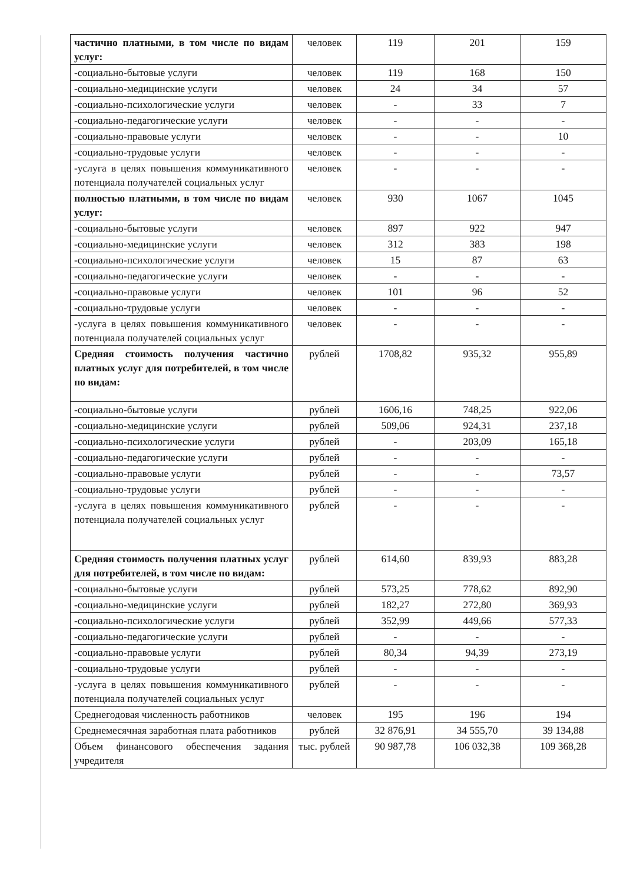| частично платными, в том числе по видам услуг: | человек | 119 | 201 | 159 |
| -социально-бытовые услуги | человек | 119 | 168 | 150 |
| -социально-медицинские услуги | человек | 24 | 34 | 57 |
| -социально-психологические услуги | человек | - | 33 | 7 |
| -социально-педагогические услуги | человек | - | - | - |
| -социально-правовые услуги | человек | - | - | 10 |
| -социально-трудовые услуги | человек | - | - | - |
| -услуга в целях повышения коммуникативного потенциала получателей социальных услуг | человек | - | - | - |
| полностью платными, в том числе по видам услуг: | человек | 930 | 1067 | 1045 |
| -социально-бытовые услуги | человек | 897 | 922 | 947 |
| -социально-медицинские услуги | человек | 312 | 383 | 198 |
| -социально-психологические услуги | человек | 15 | 87 | 63 |
| -социально-педагогические услуги | человек | - | - | - |
| -социально-правовые услуги | человек | 101 | 96 | 52 |
| -социально-трудовые услуги | человек | - | - | - |
| -услуга в целях повышения коммуникативного потенциала получателей социальных услуг | человек | - | - | - |
| Средняя стоимость получения частично платных услуг для потребителей, в том числе по видам: | рублей | 1708,82 | 935,32 | 955,89 |
| -социально-бытовые услуги | рублей | 1606,16 | 748,25 | 922,06 |
| -социально-медицинские услуги | рублей | 509,06 | 924,31 | 237,18 |
| -социально-психологические услуги | рублей | - | 203,09 | 165,18 |
| -социально-педагогические услуги | рублей | - | - | - |
| -социально-правовые услуги | рублей | - | - | 73,57 |
| -социально-трудовые услуги | рублей | - | - | - |
| -услуга в целях повышения коммуникативного потенциала получателей социальных услуг | рублей | - | - | - |
| Средняя стоимость получения платных услуг для потребителей, в том числе по видам: | рублей | 614,60 | 839,93 | 883,28 |
| -социально-бытовые услуги | рублей | 573,25 | 778,62 | 892,90 |
| -социально-медицинские услуги | рублей | 182,27 | 272,80 | 369,93 |
| -социально-психологические услуги | рублей | 352,99 | 449,66 | 577,33 |
| -социально-педагогические услуги | рублей | - | - | - |
| -социально-правовые услуги | рублей | 80,34 | 94,39 | 273,19 |
| -социально-трудовые услуги | рублей | - | - | - |
| -услуга в целях повышения коммуникативного потенциала получателей социальных услуг | рублей | - | - | - |
| Среднегодовая численность работников | человек | 195 | 196 | 194 |
| Среднемесячная заработная плата работников | рублей | 32 876,91 | 34 555,70 | 39 134,88 |
| Объем финансового обеспечения задания учредителя | тыс. рублей | 90 987,78 | 106 032,38 | 109 368,28 |